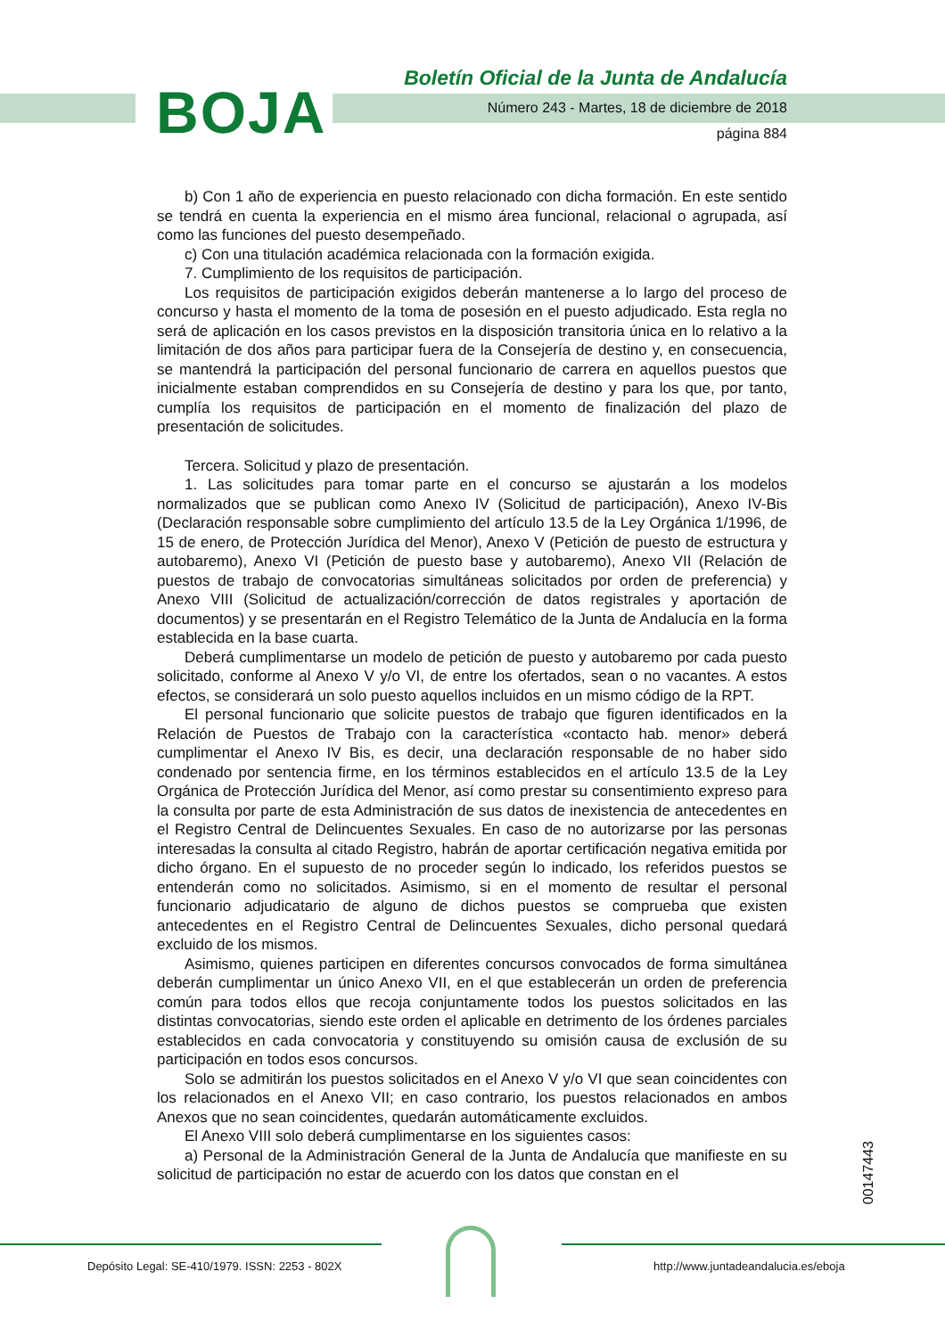BOJA
Boletín Oficial de la Junta de Andalucía
Número 243 - Martes, 18 de diciembre de 2018
página 884
b) Con 1 año de experiencia en puesto relacionado con dicha formación. En este sentido se tendrá en cuenta la experiencia en el mismo área funcional, relacional o agrupada, así como las funciones del puesto desempeñado.
c) Con una titulación académica relacionada con la formación exigida.
7. Cumplimiento de los requisitos de participación.
Los requisitos de participación exigidos deberán mantenerse a lo largo del proceso de concurso y hasta el momento de la toma de posesión en el puesto adjudicado. Esta regla no será de aplicación en los casos previstos en la disposición transitoria única en lo relativo a la limitación de dos años para participar fuera de la Consejería de destino y, en consecuencia, se mantendrá la participación del personal funcionario de carrera en aquellos puestos que inicialmente estaban comprendidos en su Consejería de destino y para los que, por tanto, cumplía los requisitos de participación en el momento de finalización del plazo de presentación de solicitudes.
Tercera. Solicitud y plazo de presentación.
1. Las solicitudes para tomar parte en el concurso se ajustarán a los modelos normalizados que se publican como Anexo IV (Solicitud de participación), Anexo IV-Bis (Declaración responsable sobre cumplimiento del artículo 13.5 de la Ley Orgánica 1/1996, de 15 de enero, de Protección Jurídica del Menor), Anexo V (Petición de puesto de estructura y autobaremo), Anexo VI (Petición de puesto base y autobaremo), Anexo VII (Relación de puestos de trabajo de convocatorias simultáneas solicitados por orden de preferencia) y Anexo VIII (Solicitud de actualización/corrección de datos registrales y aportación de documentos) y se presentarán en el Registro Telemático de la Junta de Andalucía en la forma establecida en la base cuarta.
Deberá cumplimentarse un modelo de petición de puesto y autobaremo por cada puesto solicitado, conforme al Anexo V y/o VI, de entre los ofertados, sean o no vacantes. A estos efectos, se considerará un solo puesto aquellos incluidos en un mismo código de la RPT.
El personal funcionario que solicite puestos de trabajo que figuren identificados en la Relación de Puestos de Trabajo con la característica «contacto hab. menor» deberá cumplimentar el Anexo IV Bis, es decir, una declaración responsable de no haber sido condenado por sentencia firme, en los términos establecidos en el artículo 13.5 de la Ley Orgánica de Protección Jurídica del Menor, así como prestar su consentimiento expreso para la consulta por parte de esta Administración de sus datos de inexistencia de antecedentes en el Registro Central de Delincuentes Sexuales. En caso de no autorizarse por las personas interesadas la consulta al citado Registro, habrán de aportar certificación negativa emitida por dicho órgano. En el supuesto de no proceder según lo indicado, los referidos puestos se entenderán como no solicitados. Asimismo, si en el momento de resultar el personal funcionario adjudicatario de alguno de dichos puestos se comprueba que existen antecedentes en el Registro Central de Delincuentes Sexuales, dicho personal quedará excluido de los mismos.
Asimismo, quienes participen en diferentes concursos convocados de forma simultánea deberán cumplimentar un único Anexo VII, en el que establecerán un orden de preferencia común para todos ellos que recoja conjuntamente todos los puestos solicitados en las distintas convocatorias, siendo este orden el aplicable en detrimento de los órdenes parciales establecidos en cada convocatoria y constituyendo su omisión causa de exclusión de su participación en todos esos concursos.
Solo se admitirán los puestos solicitados en el Anexo V y/o VI que sean coincidentes con los relacionados en el Anexo VII; en caso contrario, los puestos relacionados en ambos Anexos que no sean coincidentes, quedarán automáticamente excluidos.
El Anexo VIII solo deberá cumplimentarse en los siguientes casos:
a) Personal de la Administración General de la Junta de Andalucía que manifieste en su solicitud de participación no estar de acuerdo con los datos que constan en el
00147443
Depósito Legal: SE-410/1979. ISSN: 2253 - 802X
http://www.juntadeandalucia.es/eboja